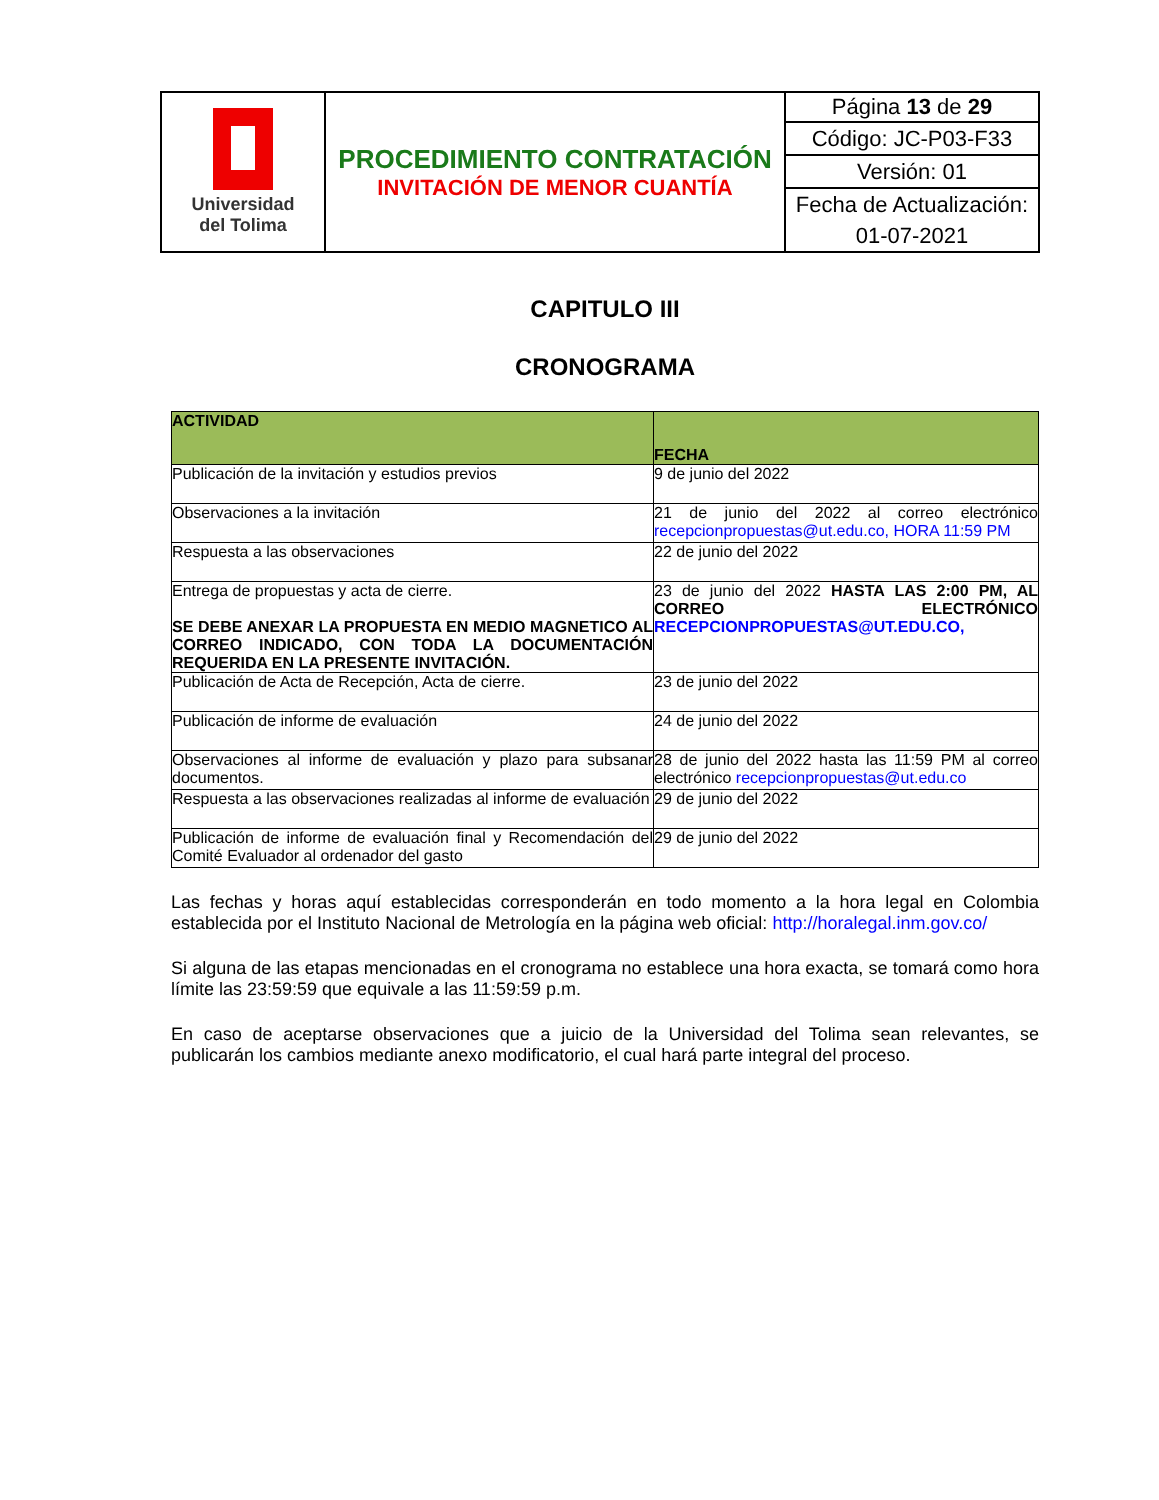| Universidad del Tolima | PROCEDIMIENTO CONTRATACIÓN INVITACIÓN DE MENOR CUANTÍA | Página 13 de 29 |
| | | Código: JC-P03-F33 |
| | | Versión: 01 |
| | | Fecha de Actualización: |
| | | 01-07-2021 |
CAPITULO III
CRONOGRAMA
| ACTIVIDAD | FECHA |
| --- | --- |
| Publicación de la invitación y estudios previos | 9 de junio del 2022 |
| Observaciones a la invitación | 21 de junio del 2022 al correo electrónico recepcionpropuestas@ut.edu.co, HORA 11:59 PM |
| Respuesta a las observaciones | 22 de junio del 2022 |
| Entrega de propuestas y acta de cierre. SE DEBE ANEXAR LA PROPUESTA EN MEDIO MAGNETICO AL CORREO INDICADO, CON TODA LA DOCUMENTACIÓN REQUERIDA EN LA PRESENTE INVITACIÓN. | 23 de junio del 2022 HASTA LAS 2:00 PM, AL CORREO ELECTRÓNICO RECEPCIONPROPUESTAS@UT.EDU.CO, |
| Publicación de Acta de Recepción, Acta de cierre. | 23 de junio del 2022 |
| Publicación de informe de evaluación | 24 de junio del 2022 |
| Observaciones al informe de evaluación y plazo para subsanar documentos. | 28 de junio del 2022 hasta las 11:59 PM al correo electrónico recepcionpropuestas@ut.edu.co |
| Respuesta a las observaciones realizadas al informe de evaluación | 29 de junio del 2022 |
| Publicación de informe de evaluación final y Recomendación del Comité Evaluador al ordenador del gasto | 29 de junio del 2022 |
Las fechas y horas aquí establecidas corresponderán en todo momento a la hora legal en Colombia establecida por el Instituto Nacional de Metrología en la página web oficial: http://horalegal.inm.gov.co/
Si alguna de las etapas mencionadas en el cronograma no establece una hora exacta, se tomará como hora límite las 23:59:59 que equivale a las 11:59:59 p.m.
En caso de aceptarse observaciones que a juicio de la Universidad del Tolima sean relevantes, se publicarán los cambios mediante anexo modificatorio, el cual hará parte integral del proceso.